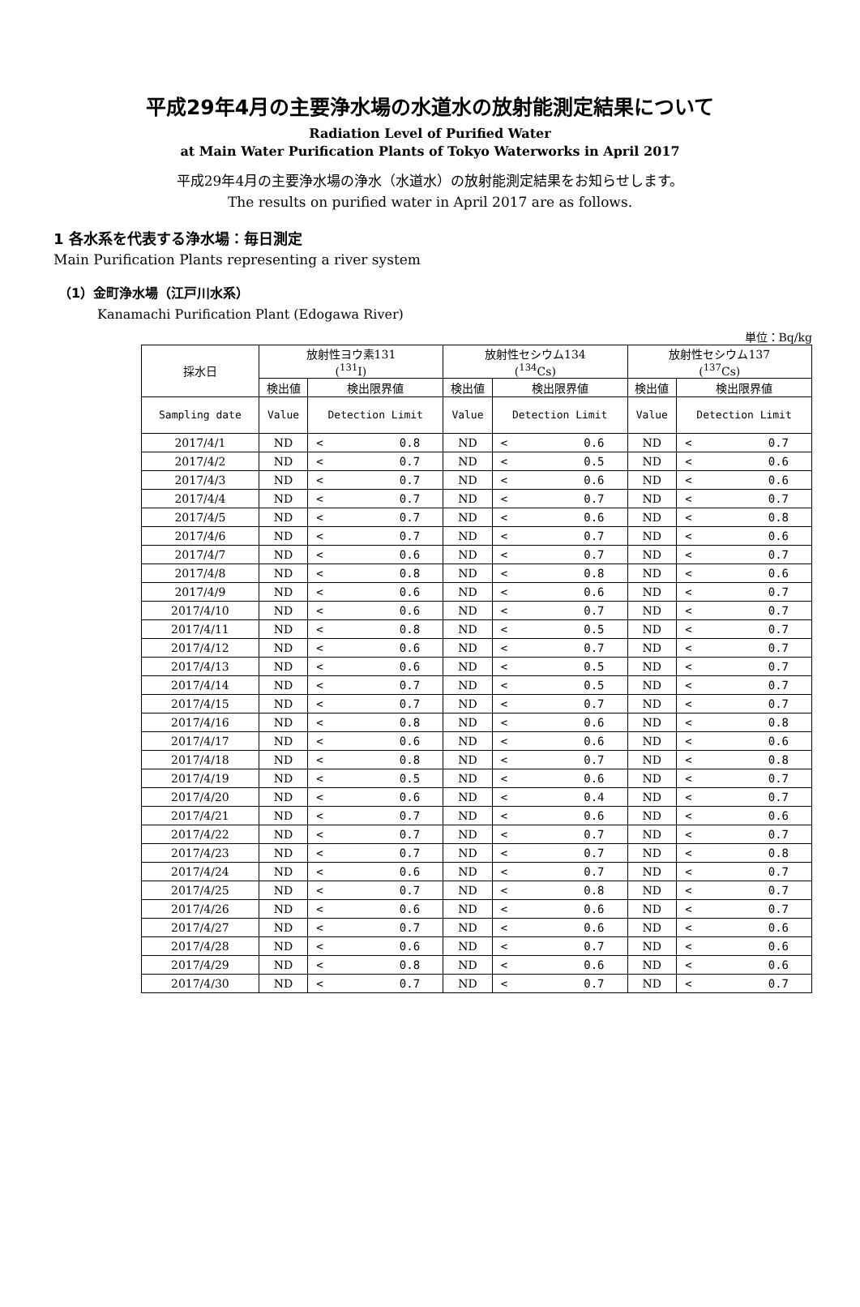平成29年4月の主要浄水場の水道水の放射能測定結果について
Radiation Level of Purified Water
at Main Water Purification Plants of Tokyo Waterworks in April 2017
平成29年4月の主要浄水場の浄水（水道水）の放射能測定結果をお知らせします。
The results on purified water in April 2017 are as follows.
1 各水系を代表する浄水場：毎日測定
Main Purification Plants representing a river system
（1）金町浄水場（江戸川水系）
Kanamachi Purification Plant (Edogawa River)
単位：Bq/kg
| 採水日 | 放射性ヨウ素131 (<sup>131</sup>I) | | 放射性セシウム134 (<sup>134</sup>Cs) | | 放射性セシウム137 (<sup>137</sup>Cs) | |
| --- | --- | --- | --- | --- | --- | --- |
| | 検出値 | 検出限界値 | 検出値 | 検出限界値 | 検出値 | 検出限界値 |
| Sampling date | Value | Detection Limit | Value | Detection Limit | Value | Detection Limit |
| 2017/4/1 | ND | < 0.8 | ND | < 0.6 | ND | < 0.7 |
| 2017/4/2 | ND | < 0.7 | ND | < 0.5 | ND | < 0.6 |
| 2017/4/3 | ND | < 0.7 | ND | < 0.6 | ND | < 0.6 |
| 2017/4/4 | ND | < 0.7 | ND | < 0.7 | ND | < 0.7 |
| 2017/4/5 | ND | < 0.7 | ND | < 0.6 | ND | < 0.8 |
| 2017/4/6 | ND | < 0.7 | ND | < 0.7 | ND | < 0.6 |
| 2017/4/7 | ND | < 0.6 | ND | < 0.7 | ND | < 0.7 |
| 2017/4/8 | ND | < 0.8 | ND | < 0.8 | ND | < 0.6 |
| 2017/4/9 | ND | < 0.6 | ND | < 0.6 | ND | < 0.7 |
| 2017/4/10 | ND | < 0.6 | ND | < 0.7 | ND | < 0.7 |
| 2017/4/11 | ND | < 0.8 | ND | < 0.5 | ND | < 0.7 |
| 2017/4/12 | ND | < 0.6 | ND | < 0.7 | ND | < 0.7 |
| 2017/4/13 | ND | < 0.6 | ND | < 0.5 | ND | < 0.7 |
| 2017/4/14 | ND | < 0.7 | ND | < 0.5 | ND | < 0.7 |
| 2017/4/15 | ND | < 0.7 | ND | < 0.7 | ND | < 0.7 |
| 2017/4/16 | ND | < 0.8 | ND | < 0.6 | ND | < 0.8 |
| 2017/4/17 | ND | < 0.6 | ND | < 0.6 | ND | < 0.6 |
| 2017/4/18 | ND | < 0.8 | ND | < 0.7 | ND | < 0.8 |
| 2017/4/19 | ND | < 0.5 | ND | < 0.6 | ND | < 0.7 |
| 2017/4/20 | ND | < 0.6 | ND | < 0.4 | ND | < 0.7 |
| 2017/4/21 | ND | < 0.7 | ND | < 0.6 | ND | < 0.6 |
| 2017/4/22 | ND | < 0.7 | ND | < 0.7 | ND | < 0.7 |
| 2017/4/23 | ND | < 0.7 | ND | < 0.7 | ND | < 0.8 |
| 2017/4/24 | ND | < 0.6 | ND | < 0.7 | ND | < 0.7 |
| 2017/4/25 | ND | < 0.7 | ND | < 0.8 | ND | < 0.7 |
| 2017/4/26 | ND | < 0.6 | ND | < 0.6 | ND | < 0.7 |
| 2017/4/27 | ND | < 0.7 | ND | < 0.6 | ND | < 0.6 |
| 2017/4/28 | ND | < 0.6 | ND | < 0.7 | ND | < 0.6 |
| 2017/4/29 | ND | < 0.8 | ND | < 0.6 | ND | < 0.6 |
| 2017/4/30 | ND | < 0.7 | ND | < 0.7 | ND | < 0.7 |